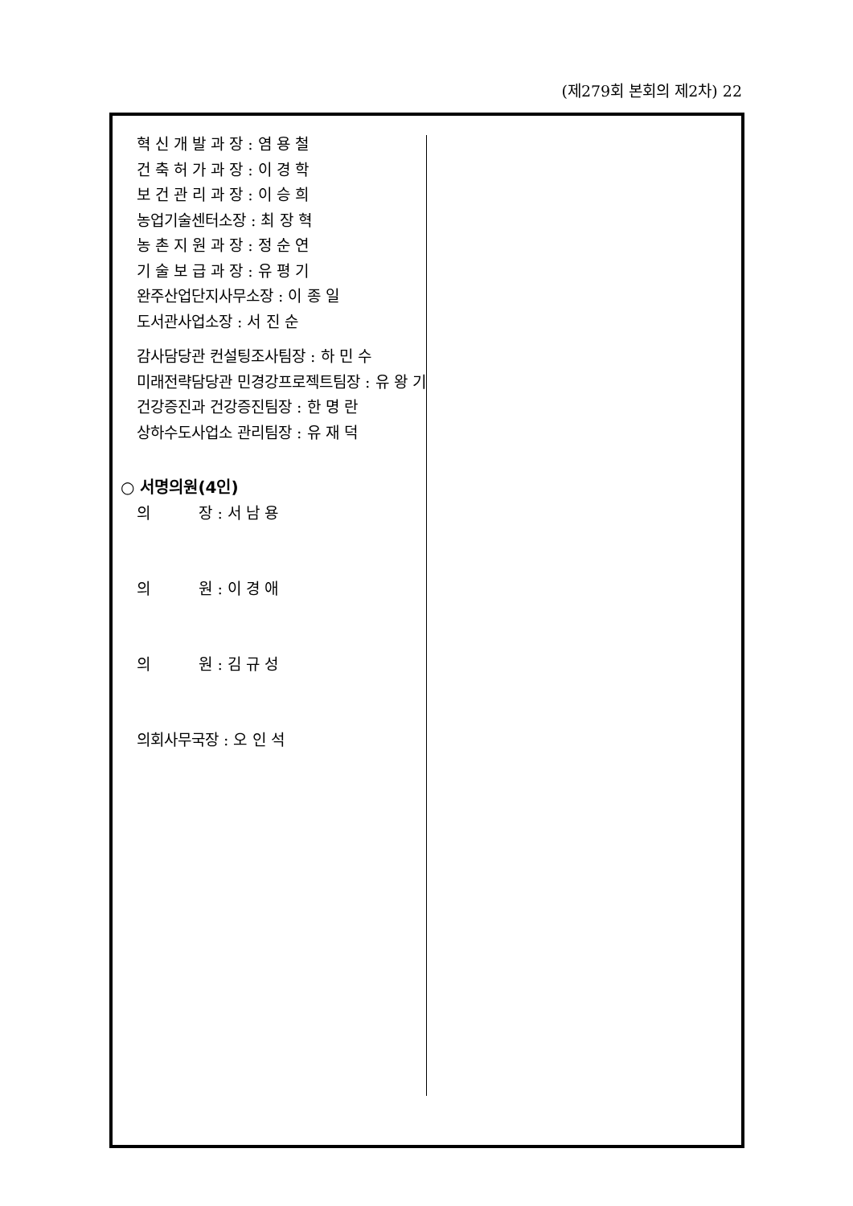(제279회 본회의 제2차) 22
혁 신 개 발 과 장 : 염 용 철
건 축 허 가 과 장 : 이 경 학
보 건 관 리 과 장 : 이 승 희
농업기술센터소장 : 최 장 혁
농 촌 지 원 과 장 : 정 순 연
기 술 보 급 과 장 : 유 평 기
완주산업단지사무소장 : 이 종 일
도서관사업소장 : 서 진 순
감사담당관 컨설팅조사팀장 : 하 민 수
미래전략담당관 민경강프로젝트팀장 : 유 왕 기
건강증진과 건강증진팀장 : 한 명 란
상하수도사업소 관리팀장 : 유 재 덕
○ 서명의원(4인)
의 장 : 서 남 용
의 원 : 이 경 애
의 원 : 김 규 성
의회사무국장 : 오 인 석